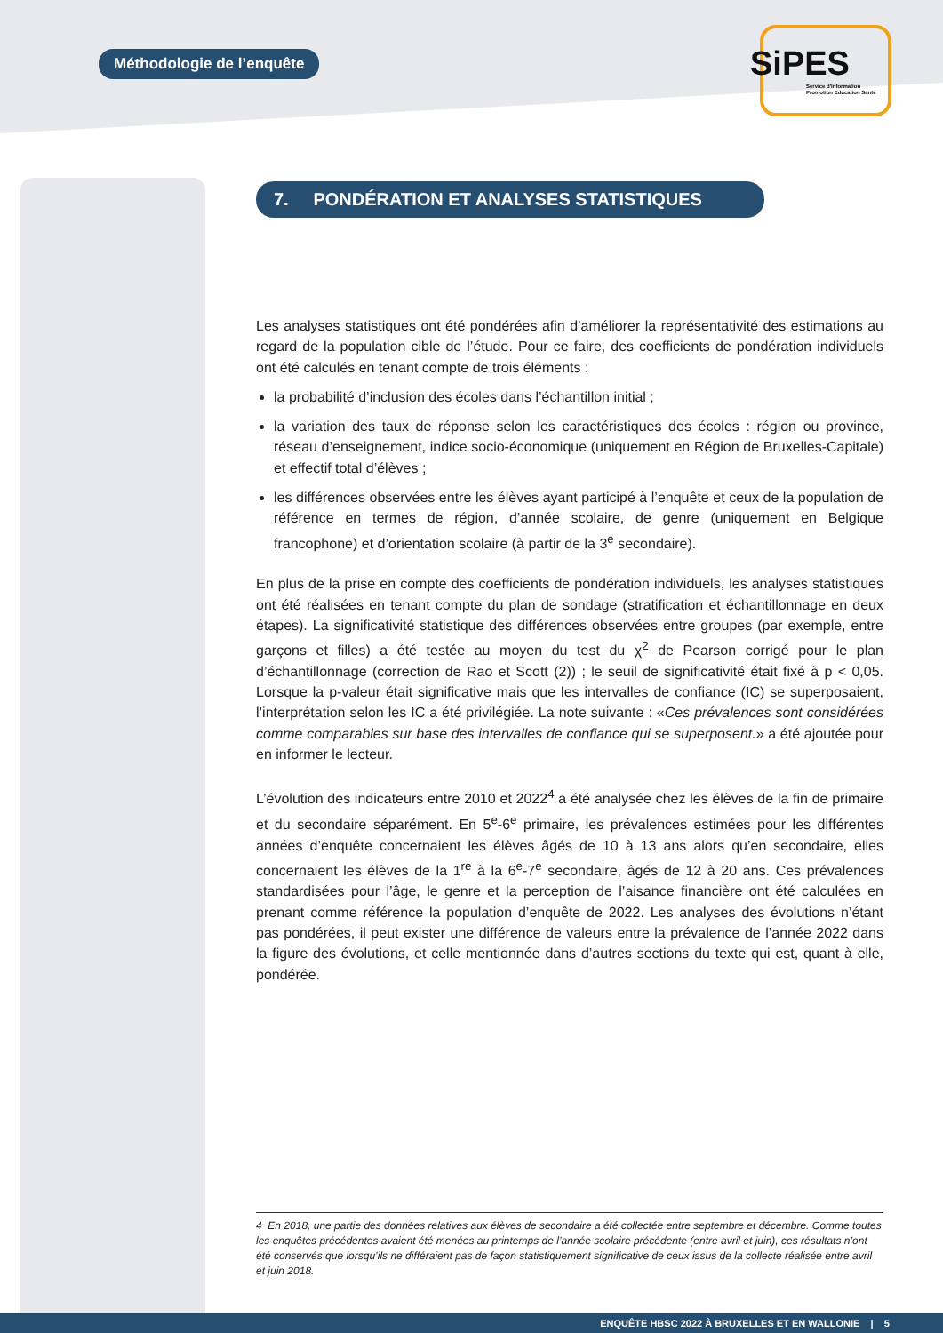Méthodologie de l’enquête
SiPES
Service d'Information
Promotion Education Santé
7. PONDÉRATION ET ANALYSES STATISTIQUES
Les analyses statistiques ont été pondérées afin d’améliorer la représentativité des estimations au regard de la population cible de l’étude. Pour ce faire, des coefficients de pondération individuels ont été calculés en tenant compte de trois éléments :
la probabilité d’inclusion des écoles dans l’échantillon initial ;
la variation des taux de réponse selon les caractéristiques des écoles : région ou province, réseau d’enseignement, indice socio-économique (uniquement en Région de Bruxelles-Capitale) et effectif total d’élèves ;
les différences observées entre les élèves ayant participé à l’enquête et ceux de la population de référence en termes de région, d’année scolaire, de genre (uniquement en Belgique francophone) et d’orientation scolaire (à partir de la 3<sup>e</sup> secondaire).
En plus de la prise en compte des coefficients de pondération individuels, les analyses statistiques ont été réalisées en tenant compte du plan de sondage (stratification et échantillonnage en deux étapes). La significativité statistique des différences observées entre groupes (par exemple, entre garçons et filles) a été testée au moyen du test du χ<sup>2</sup> de Pearson corrigé pour le plan d’échantillonnage (correction de Rao et Scott (2)) ; le seuil de significativité était fixé à p < 0,05. Lorsque la p-valeur était significative mais que les intervalles de confiance (IC) se superposaient, l’interprétation selon les IC a été privilégiée. La note suivante : «Ces prévalences sont considérées comme comparables sur base des intervalles de confiance qui se superposent.» a été ajoutée pour en informer le lecteur.
L’évolution des indicateurs entre 2010 et 2022<sup>4</sup> a été analysée chez les élèves de la fin de primaire et du secondaire séparément. En 5<sup>e</sup>-6<sup>e</sup> primaire, les prévalences estimées pour les différentes années d’enquête concernaient les élèves âgés de 10 à 13 ans alors qu’en secondaire, elles concernaient les élèves de la 1<sup>re</sup> à la 6<sup>e</sup>-7<sup>e</sup> secondaire, âgés de 12 à 20 ans. Ces prévalences standardisées pour l’âge, le genre et la perception de l’aisance financière ont été calculées en prenant comme référence la population d’enquête de 2022. Les analyses des évolutions n’étant pas pondérées, il peut exister une différence de valeurs entre la prévalence de l’année 2022 dans la figure des évolutions, et celle mentionnée dans d’autres sections du texte qui est, quant à elle, pondérée.
4 En 2018, une partie des données relatives aux élèves de secondaire a été collectée entre septembre et décembre. Comme toutes les enquêtes précédentes avaient été menées au printemps de l’année scolaire précédente (entre avril et juin), ces résultats n’ont été conservés que lorsqu’ils ne différaient pas de façon statistiquement significative de ceux issus de la collecte réalisée entre avril et juin 2018.
ENQUÊTE HBSC 2022 À BRUXELLES ET EN WALLONIE | 5